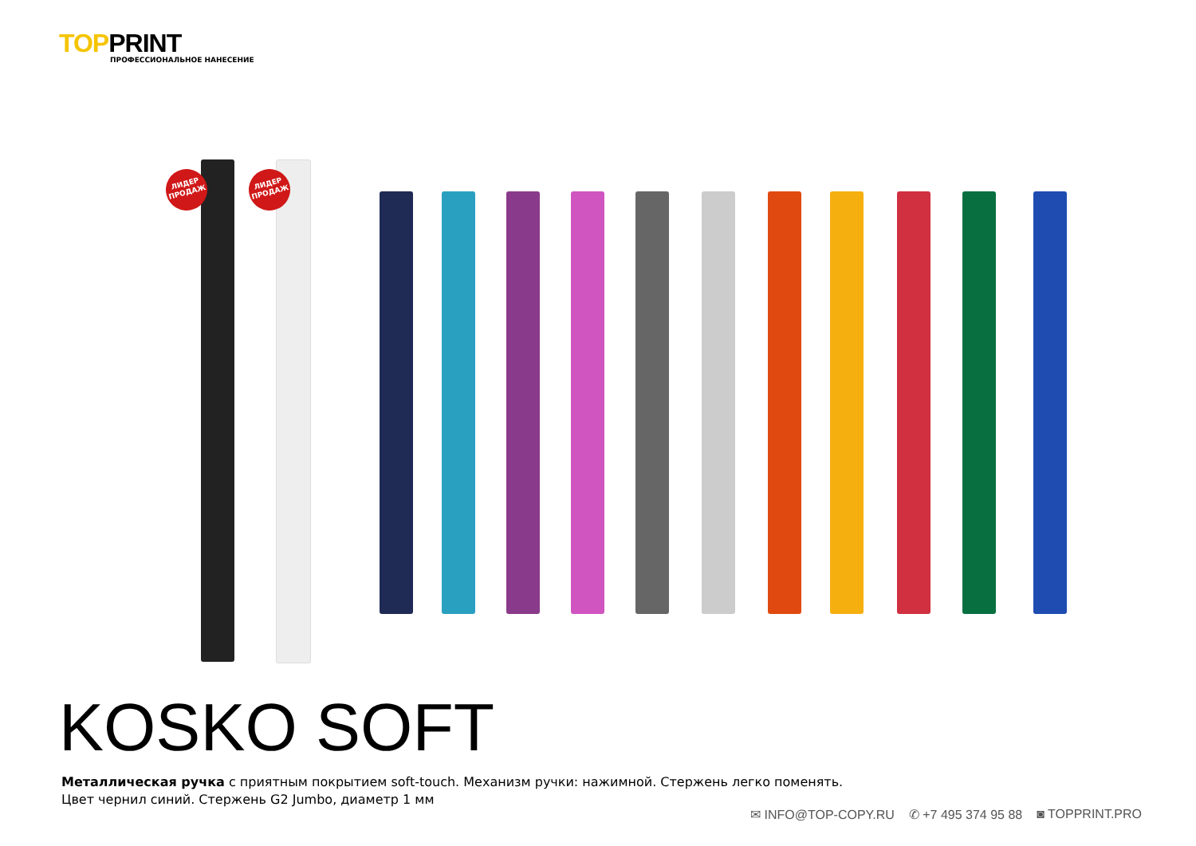TOPPRINT
ПРОФЕССИОНАЛЬНОЕ НАНЕСЕНИЕ
ЛИДЕР ПРОДАЖ
ЛИДЕР ПРОДАЖ
KOSKO SOFT
Металлическая ручка с приятным покрытием soft-touch. Механизм ручки: нажимной. Стержень легко поменять.
Цвет чернил синий. Стержень G2 Jumbo, диаметр 1 мм
✉ INFO@TOP-COPY.RU ✆ +7 495 374 95 88 ◙ TOPPRINT.PRO